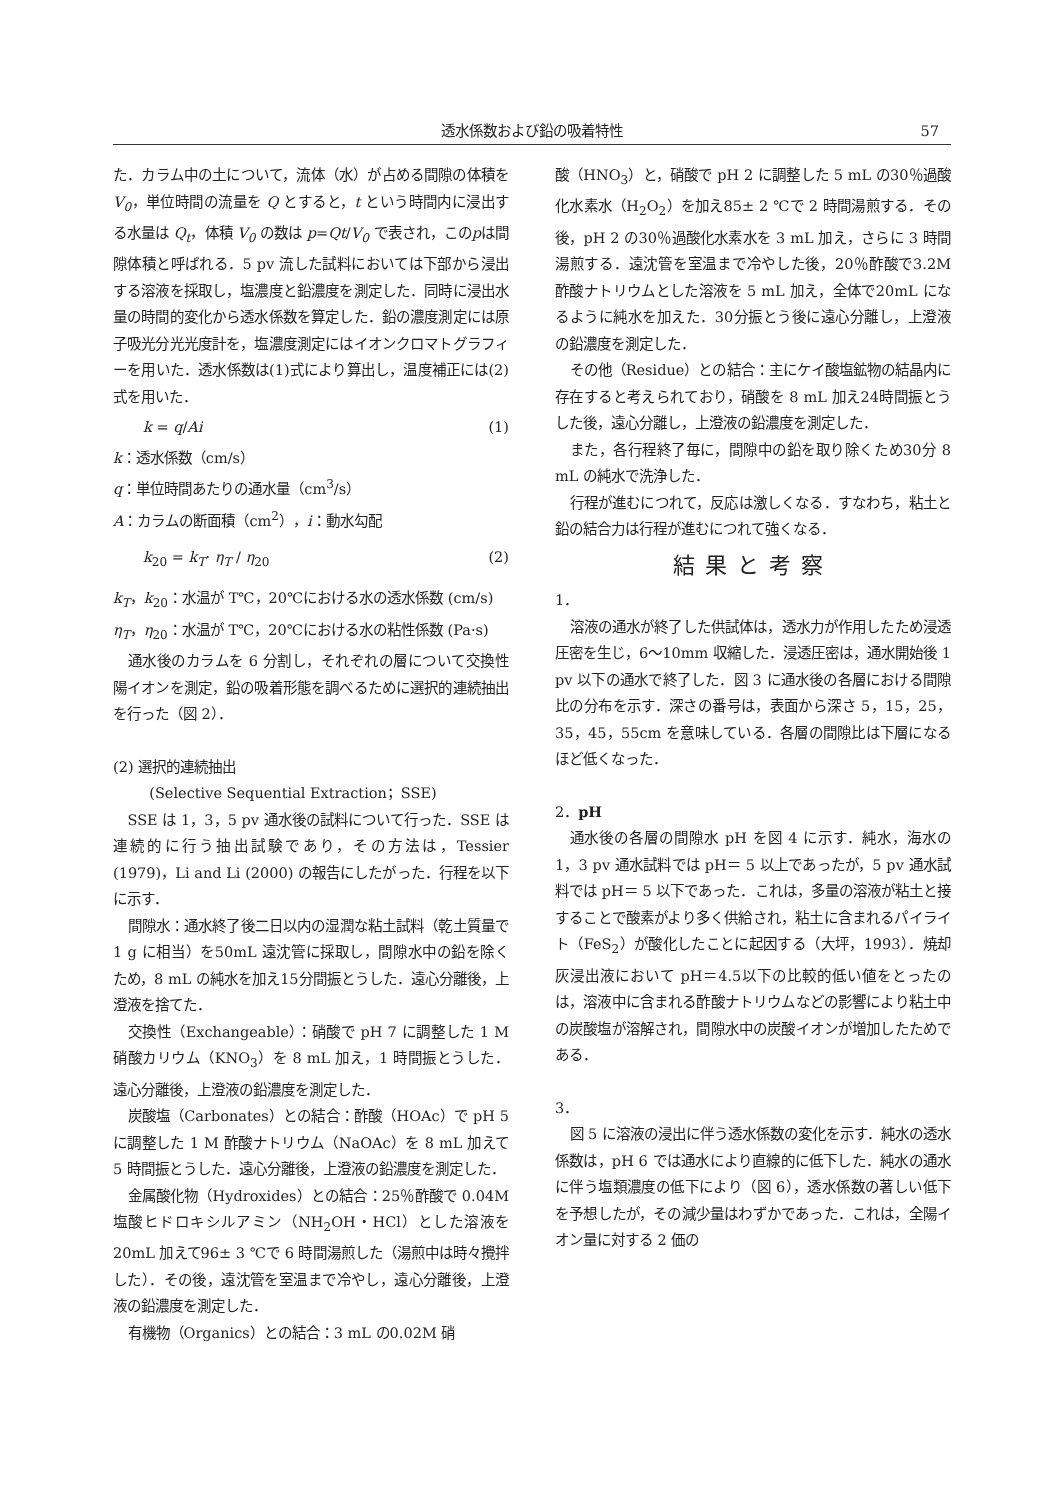透水係数および鉛の吸着特性 57
た．カラム中の土について，流体（水）が占める間隙の体積を V<sub>0</sub>，単位時間の流量を Q とすると，t という時間内に浸出する水量は Q<sub>t</sub>，体積 V<sub>0</sub> の数は p=Qt/V<sub>0</sub> で表され，このpは間隙体積と呼ばれる．5 pv 流した試料においては下部から浸出する溶液を採取し，塩濃度と鉛濃度を測定した．同時に浸出水量の時間的変化から透水係数を算定した．鉛の濃度測定には原子吸光分光光度計を，塩濃度測定にはイオンクロマトグラフィーを用いた．透水係数は(1)式により算出し，温度補正には(2)式を用いた．
k = q/Ai (1)
k：透水係数（cm/s）
q：単位時間あたりの通水量（cm<sup>3</sup>/s）
A：カラムの断面積（cm<sup>2</sup>），i：動水勾配
k<sub>20</sub> = k<sub>T</sub>· η<sub>T</sub> / η<sub>20</sub> (2)
k<sub>T</sub>，k<sub>20</sub>：水温が T℃，20℃における水の透水係数 (cm/s)
η<sub>T</sub>，η<sub>20</sub>：水温が T℃，20℃における水の粘性係数 (Pa·s)
通水後のカラムを 6 分割し，それぞれの層について交換性陽イオンを測定，鉛の吸着形態を調べるために選択的連続抽出を行った（図 2）．
(2) 選択的連続抽出
(Selective Sequential Extraction；SSE)
SSE は 1，3，5 pv 通水後の試料について行った．SSE は連続的に行う抽出試験であり，その方法は，Tessier (1979)，Li and Li (2000) の報告にしたがった．行程を以下に示す．
間隙水：通水終了後二日以内の湿潤な粘土試料（乾土質量で 1 g に相当）を50mL 遠沈管に採取し，間隙水中の鉛を除くため，8 mL の純水を加え15分間振とうした．遠心分離後，上澄液を捨てた．
交換性（Exchangeable）：硝酸で pH 7 に調整した 1 M 硝酸カリウム（KNO<sub>3</sub>）を 8 mL 加え，1 時間振とうした．遠心分離後，上澄液の鉛濃度を測定した．
炭酸塩（Carbonates）との結合：酢酸（HOAc）で pH 5 に調整した 1 M 酢酸ナトリウム（NaOAc）を 8 mL 加えて 5 時間振とうした．遠心分離後，上澄液の鉛濃度を測定した．
金属酸化物（Hydroxides）との結合：25％酢酸で 0.04M 塩酸ヒドロキシルアミン（NH<sub>2</sub>OH・HCl）とした溶液を20mL 加えて96± 3 ℃で 6 時間湯煎した（湯煎中は時々攪拌した）．その後，遠沈管を室温まで冷やし，遠心分離後，上澄液の鉛濃度を測定した．
有機物（Organics）との結合：3 mL の0.02M 硝
酸（HNO<sub>3</sub>）と，硝酸で pH 2 に調整した 5 mL の30％過酸化水素水（H<sub>2</sub>O<sub>2</sub>）を加え85± 2 ℃で 2 時間湯煎する．その後，pH 2 の30％過酸化水素水を 3 mL 加え，さらに 3 時間湯煎する．遠沈管を室温まで冷やした後，20％酢酸で3.2M 酢酸ナトリウムとした溶液を 5 mL 加え，全体で20mL になるように純水を加えた．30分振とう後に遠心分離し，上澄液の鉛濃度を測定した．
その他（Residue）との結合：主にケイ酸塩鉱物の結晶内に存在すると考えられており，硝酸を 8 mL 加え24時間振とうした後，遠心分離し，上澄液の鉛濃度を測定した．
また，各行程終了毎に，間隙中の鉛を取り除くため30分 8 mL の純水で洗浄した．
行程が進むにつれて，反応は激しくなる．すなわち，粘土と鉛の結合力は行程が進むにつれて強くなる．
結果と考察
1．
溶液の通水が終了した供試体は，透水力が作用したため浸透圧密を生じ，6～10mm 収縮した．浸透圧密は，通水開始後 1 pv 以下の通水で終了した．図 3 に通水後の各層における間隙比の分布を示す．深さの番号は，表面から深さ 5，15，25，35，45，55cm を意味している．各層の間隙比は下層になるほど低くなった．
2．pH
通水後の各層の間隙水 pH を図 4 に示す．純水，海水の 1，3 pv 通水試料では pH＝ 5 以上であったが，5 pv 通水試料では pH＝ 5 以下であった．これは，多量の溶液が粘土と接することで酸素がより多く供給され，粘土に含まれるパイライト（FeS<sub>2</sub>）が酸化したことに起因する（大坪，1993）．焼却灰浸出液において pH＝4.5以下の比較的低い値をとったのは，溶液中に含まれる酢酸ナトリウムなどの影響により粘土中の炭酸塩が溶解され，間隙水中の炭酸イオンが増加したためである．
3．
図 5 に溶液の浸出に伴う透水係数の変化を示す．純水の透水係数は，pH 6 では通水により直線的に低下した．純水の通水に伴う塩類濃度の低下により（図 6），透水係数の著しい低下を予想したが，その減少量はわずかであった．これは，全陽イオン量に対する 2 価の